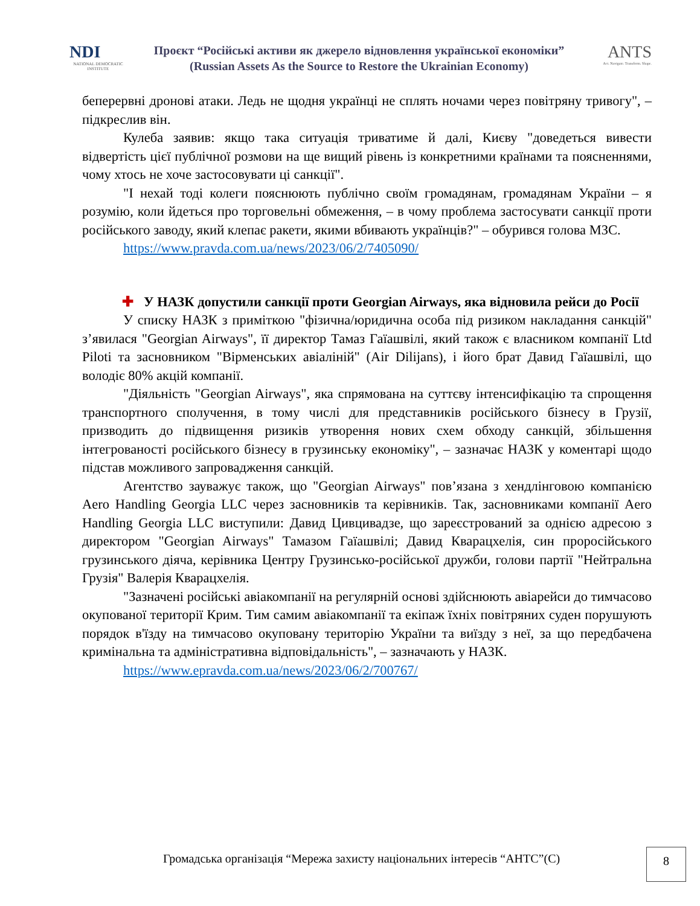NDI
NATIONAL DEMOCRATIC INSTITUTE
Проєкт “Російські активи як джерело відновлення української економіки”
(Russian Assets As the Source to Restore the Ukrainian Economy)
ANTS
Act. Navigate. Transform. Shape.
беперервні дронові атаки. Ледь не щодня українці не сплять ночами через повітряну тривогу", – підкреслив він.
Кулеба заявив: якщо така ситуація триватиме й далі, Києву "доведеться вивести відвертість цієї публічної розмови на ще вищий рівень із конкретними країнами та поясненнями, чому хтось не хоче застосовувати ці санкції".
"І нехай тоді колеги пояснюють публічно своїм громадянам, громадянам України – я розумію, коли йдеться про торговельні обмеження, – в чому проблема застосувати санкції проти російського заводу, який клепає ракети, якими вбивають українців?" – обурився голова МЗС.
https://www.pravda.com.ua/news/2023/06/2/7405090/
✚ У НАЗК допустили санкції проти Georgian Airways, яка відновила рейси до Росії
У списку НАЗК з приміткою "фізична/юридична особа під ризиком накладання санкцій" з’явилася "Georgian Airways", її директор Тамаз Гаїашвілі, який також є власником компанії Ltd Piloti та засновником "Вірменських авіаліній" (Air Dilijans), і його брат Давид Гаїашвілі, що володіє 80% акцій компанії.
"Діяльність "Georgian Airways", яка спрямована на суттєву інтенсифікацію та спрощення транспортного сполучення, в тому числі для представників російського бізнесу в Грузії, призводить до підвищення ризиків утворення нових схем обходу санкцій, збільшення інтегрованості російського бізнесу в грузинську економіку", – зазначає НАЗК у коментарі щодо підстав можливого запровадження санкцій.
Агентство зауважує також, що "Georgian Airways" пов’язана з хендлінговою компанією Aero Handling Georgia LLC через засновників та керівників. Так, засновниками компанії Aero Handling Georgia LLC виступили: Давид Цивцивадзе, що зареєстрований за однією адресою з директором "Georgian Airways" Тамазом Гаїашвілі; Давид Кварацхелія, син проросійського грузинського діяча, керівника Центру Грузинсько-російської дружби, голови партії "Нейтральна Грузія" Валерія Кварацхелія.
"Зазначені російські авіакомпанії на регулярній основі здійснюють авіарейси до тимчасово окупованої території Крим. Тим самим авіакомпанії та екіпаж їхніх повітряних суден порушують порядок в'їзду на тимчасово окуповану територію України та виїзду з неї, за що передбачена кримінальна та адміністративна відповідальність", – зазначають у НАЗК.
https://www.epravda.com.ua/news/2023/06/2/700767/
Громадська організація “Мережа захисту національних інтересів “АНТС”(С)
8